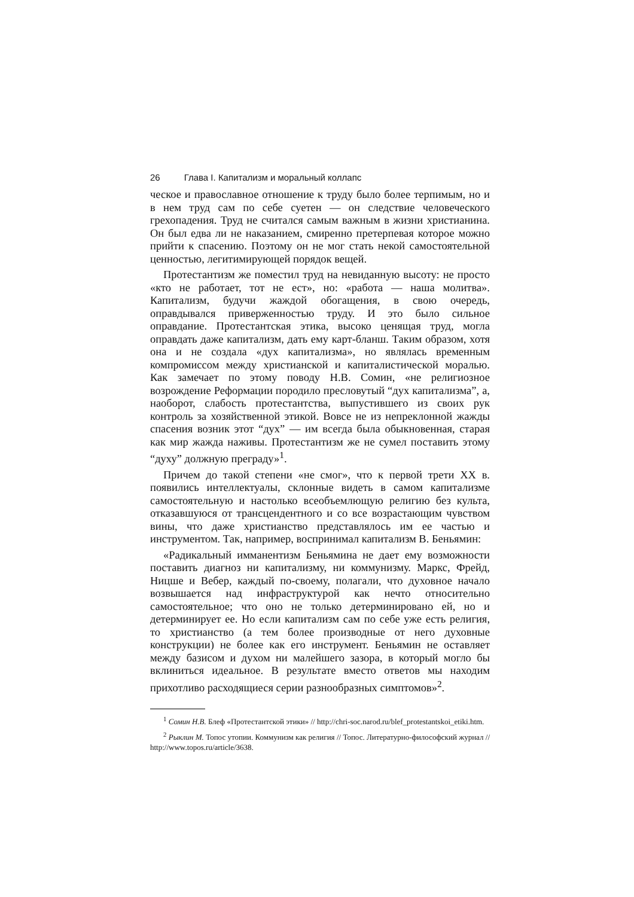26 Глава I. Капитализм и моральный коллапс
ческое и православное отношение к труду было более терпимым, но и в нем труд сам по себе суетен — он следствие человеческого грехопадения. Труд не считался самым важным в жизни христианина. Он был едва ли не наказанием, смиренно претерпевая которое можно прийти к спасению. Поэтому он не мог стать некой самостоятельной ценностью, легитимирующей порядок вещей.
Протестантизм же поместил труд на невиданную высоту: не просто «кто не работает, тот не ест», но: «работа — наша молитва». Капитализм, будучи жаждой обогащения, в свою очередь, оправдывался приверженностью труду. И это было сильное оправдание. Протестантская этика, высоко ценящая труд, могла оправдать даже капитализм, дать ему карт-бланш. Таким образом, хотя она и не создала «дух капитализма», но являлась временным компромиссом между христианской и капиталистической моралью. Как замечает по этому поводу Н.В. Сомин, «не религиозное возрождение Реформации породило пресловутый “дух капитализма”, а, наоборот, слабость протестантства, выпустившего из своих рук контроль за хозяйственной этикой. Вовсе не из непреклонной жажды спасения возник этот “дух” — им всегда была обыкновенная, старая как мир жажда наживы. Протестантизм же не сумел поставить этому “духу” должную преграду»<sup>1</sup>.
Причем до такой степени «не смог», что к первой трети XX в. появились интеллектуалы, склонные видеть в самом капитализме самостоятельную и настолько всеобъемлющую религию без культа, отказавшуюся от трансцендентного и со все возрастающим чувством вины, что даже христианство представлялось им ее частью и инструментом. Так, например, воспринимал капитализм В. Беньямин:
«Радикальный имманентизм Беньямина не дает ему возможности поставить диагноз ни капитализму, ни коммунизму. Маркс, Фрейд, Ницше и Вебер, каждый по-своему, полагали, что духовное начало возвышается над инфраструктурой как нечто относительно самостоятельное; что оно не только детерминировано ей, но и детерминирует ее. Но если капитализм сам по себе уже есть религия, то христианство (а тем более производные от него духовные конструкции) не более как его инструмент. Беньямин не оставляет между базисом и духом ни малейшего зазора, в который могло бы вклиниться идеальное. В результате вместо ответов мы находим прихотливо расходящиеся серии разнообразных симптомов»<sup>2</sup>.
<sup>1</sup> Сомин Н.В. Блеф «Протестантской этики» // http://chri-soc.narod.ru/blef_protestantskoi_etiki.htm.
<sup>2</sup> Рыклин М. Топос утопии. Коммунизм как религия // Топос. Литературно-философский журнал // http://www.topos.ru/article/3638.